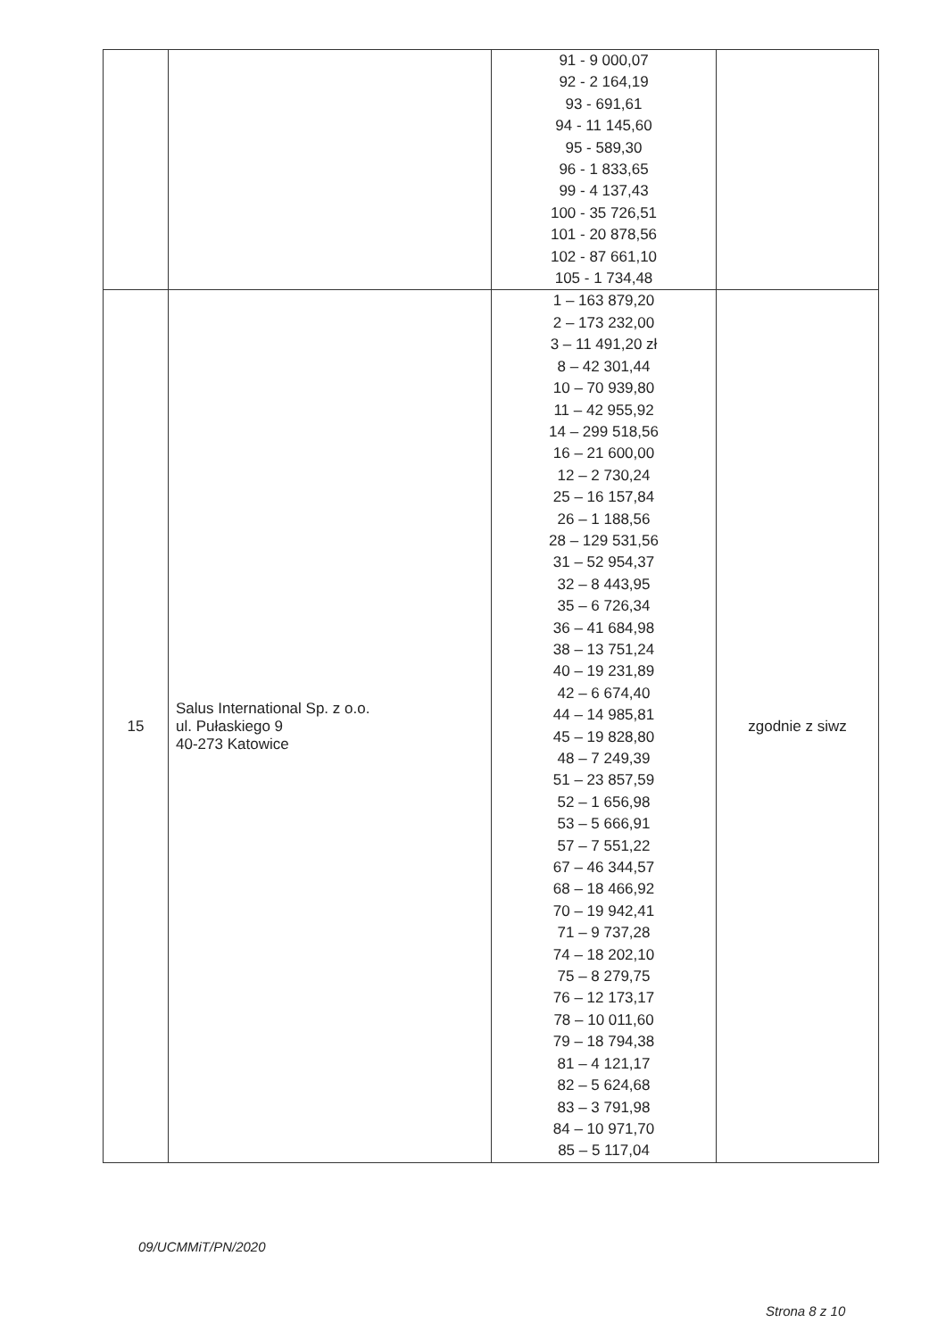| | | 91 - 9 000,07 92 - 2 164,19 93 - 691,61 94 - 11 145,60 95 - 589,30 96 - 1 833,65 99 - 4 137,43 100 - 35 726,51 101 - 20 878,56 102 - 87 661,10 105 - 1 734,48 | |
| 15 | Salus International Sp. z o.o. ul. Pułaskiego 9 40-273 Katowice | 1 – 163 879,20 2 – 173 232,00 3 – 11 491,20 zł 8 – 42 301,44 10 – 70 939,80 11 – 42 955,92 14 – 299 518,56 16 – 21 600,00 12 – 2 730,24 25 – 16 157,84 26 – 1 188,56 28 – 129 531,56 31 – 52 954,37 32 – 8 443,95 35 – 6 726,34 36 – 41 684,98 38 – 13 751,24 40 – 19 231,89 42 – 6 674,40 44 – 14 985,81 45 – 19 828,80 48 – 7 249,39 51 – 23 857,59 52 – 1 656,98 53 – 5 666,91 57 – 7 551,22 67 – 46 344,57 68 – 18 466,92 70 – 19 942,41 71 – 9 737,28 74 – 18 202,10 75 – 8 279,75 76 – 12 173,17 78 – 10 011,60 79 – 18 794,38 81 – 4 121,17 82 – 5 624,68 83 – 3 791,98 84 – 10 971,70 85 – 5 117,04 | zgodnie z siwz |
09/UCMMiT/PN/2020
Strona 8 z 10